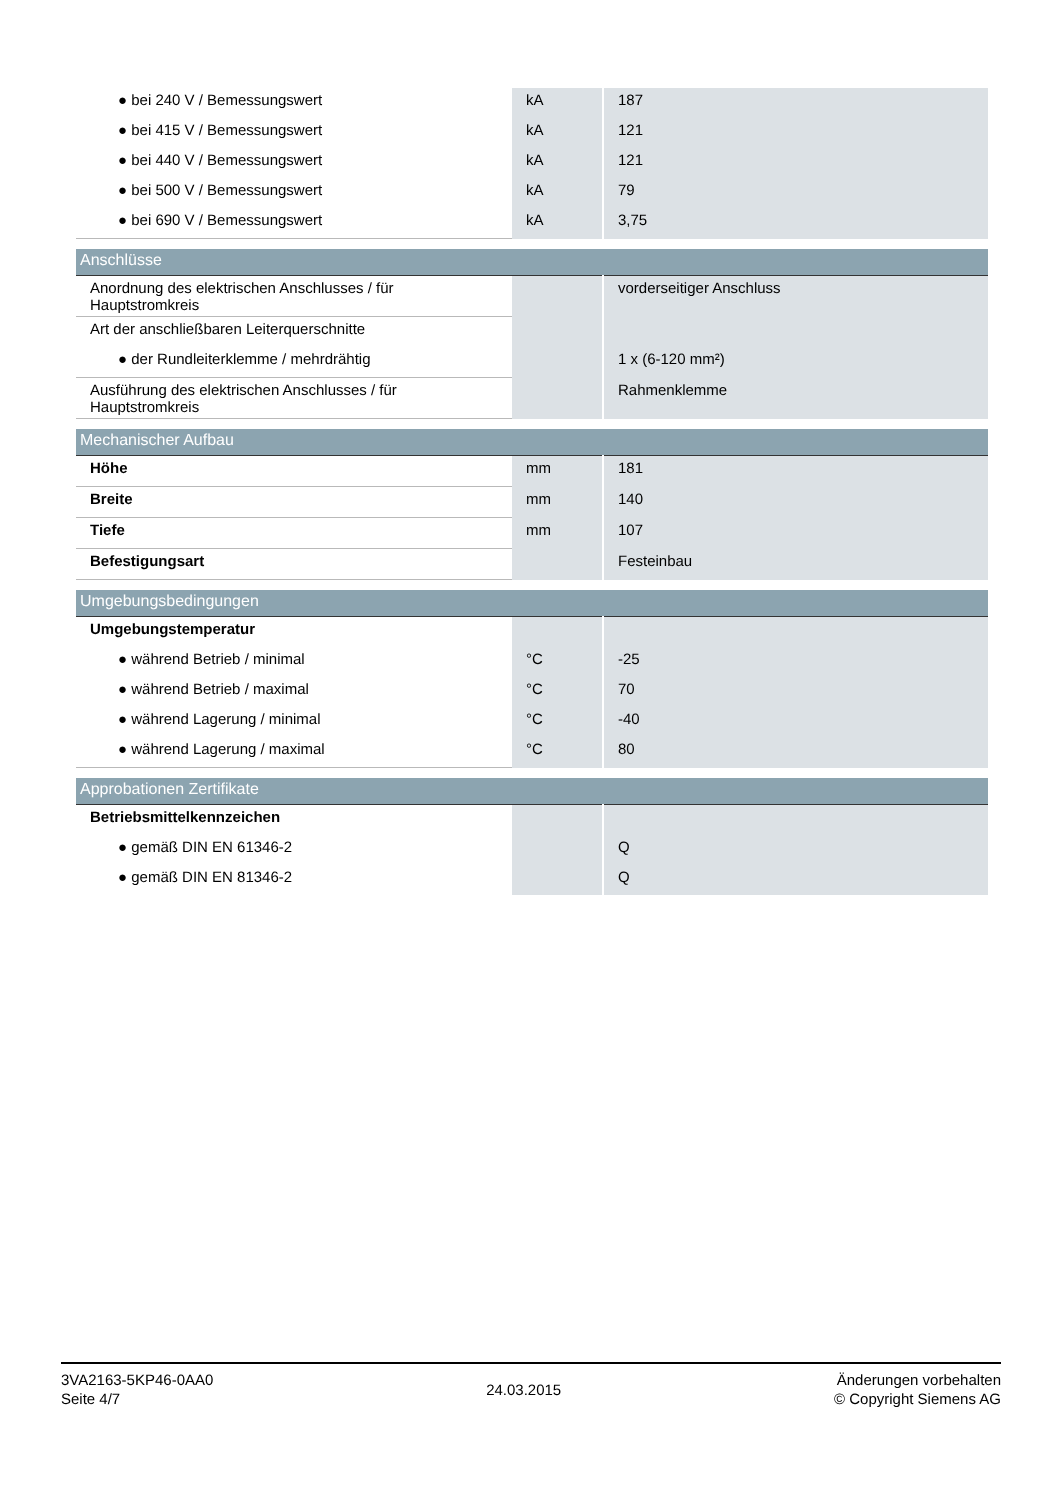| ● bei 240 V / Bemessungswert | kA | 187 |
| ● bei 415 V / Bemessungswert | kA | 121 |
| ● bei 440 V / Bemessungswert | kA | 121 |
| ● bei 500 V / Bemessungswert | kA | 79 |
| ● bei 690 V / Bemessungswert | kA | 3,75 |
| Anschlüsse | | |
| Anordnung des elektrischen Anschlusses / für Hauptstromkreis | | vorderseitiger Anschluss |
| Art der anschließbaren Leiterquerschnitte | | |
| ● der Rundleiterklemme / mehrdrähtig | | 1 x (6-120 mm²) |
| Ausführung des elektrischen Anschlusses / für Hauptstromkreis | | Rahmenklemme |
| Mechanischer Aufbau | | |
| Höhe | mm | 181 |
| Breite | mm | 140 |
| Tiefe | mm | 107 |
| Befestigungsart | | Festeinbau |
| Umgebungsbedingungen | | |
| Umgebungstemperatur | | |
| ● während Betrieb / minimal | °C | -25 |
| ● während Betrieb / maximal | °C | 70 |
| ● während Lagerung / minimal | °C | -40 |
| ● während Lagerung / maximal | °C | 80 |
| Approbationen Zertifikate | | |
| Betriebsmittelkennzeichen | | |
| ● gemäß DIN EN 61346-2 | | Q |
| ● gemäß DIN EN 81346-2 | | Q |
3VA2163-5KP46-0AA0
Seite 4/7
24.03.2015
Änderungen vorbehalten
© Copyright Siemens AG